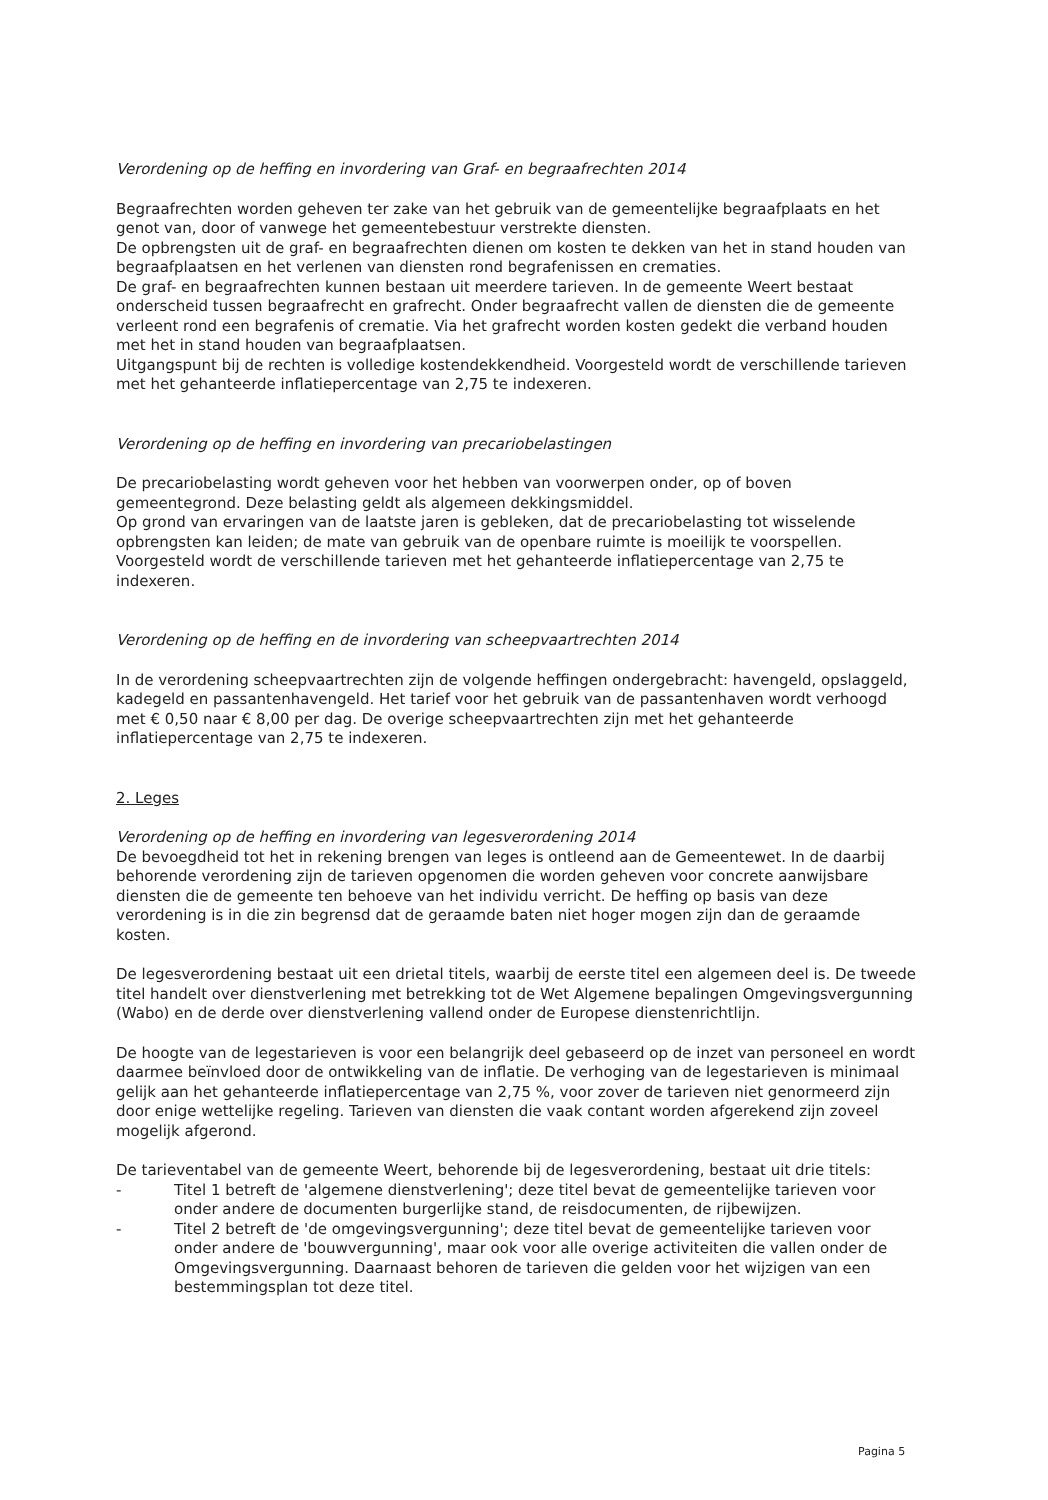Verordening op de heffing en invordering van Graf- en begraafrechten 2014
Begraafrechten worden geheven ter zake van het gebruik van de gemeentelijke begraafplaats en het genot van, door of vanwege het gemeentebestuur verstrekte diensten.
De opbrengsten uit de graf- en begraafrechten dienen om kosten te dekken van het in stand houden van begraafplaatsen en het verlenen van diensten rond begrafenissen en crematies.
De graf- en begraafrechten kunnen bestaan uit meerdere tarieven. In de gemeente Weert bestaat onderscheid tussen begraafrecht en grafrecht. Onder begraafrecht vallen de diensten die de gemeente verleent rond een begrafenis of crematie. Via het grafrecht worden kosten gedekt die verband houden met het in stand houden van begraafplaatsen.
Uitgangspunt bij de rechten is volledige kostendekkendheid. Voorgesteld wordt de verschillende tarieven met het gehanteerde inflatiepercentage van 2,75 te indexeren.
Verordening op de heffing en invordering van precariobelastingen
De precariobelasting wordt geheven voor het hebben van voorwerpen onder, op of boven gemeentegrond. Deze belasting geldt als algemeen dekkingsmiddel.
Op grond van ervaringen van de laatste jaren is gebleken, dat de precariobelasting tot wisselende opbrengsten kan leiden; de mate van gebruik van de openbare ruimte is moeilijk te voorspellen. Voorgesteld wordt de verschillende tarieven met het gehanteerde inflatiepercentage van 2,75 te indexeren.
Verordening op de heffing en de invordering van scheepvaartrechten 2014
In de verordening scheepvaartrechten zijn de volgende heffingen ondergebracht: havengeld, opslaggeld, kadegeld en passantenhavengeld. Het tarief voor het gebruik van de passantenhaven wordt verhoogd met € 0,50 naar € 8,00 per dag. De overige scheepvaartrechten zijn met het gehanteerde inflatiepercentage van 2,75 te indexeren.
2. Leges
Verordening op de heffing en invordering van legesverordening 2014
De bevoegdheid tot het in rekening brengen van leges is ontleend aan de Gemeentewet. In de daarbij behorende verordening zijn de tarieven opgenomen die worden geheven voor concrete aanwijsbare diensten die de gemeente ten behoeve van het individu verricht. De heffing op basis van deze verordening is in die zin begrensd dat de geraamde baten niet hoger mogen zijn dan de geraamde kosten.
De legesverordening bestaat uit een drietal titels, waarbij de eerste titel een algemeen deel is. De tweede titel handelt over dienstverlening met betrekking tot de Wet Algemene bepalingen Omgevingsvergunning (Wabo) en de derde over dienstverlening vallend onder de Europese dienstenrichtlijn.
De hoogte van de legestarieven is voor een belangrijk deel gebaseerd op de inzet van personeel en wordt daarmee beïnvloed door de ontwikkeling van de inflatie. De verhoging van de legestarieven is minimaal gelijk aan het gehanteerde inflatiepercentage van 2,75 %, voor zover de tarieven niet genormeerd zijn door enige wettelijke regeling. Tarieven van diensten die vaak contant worden afgerekend zijn zoveel mogelijk afgerond.
De tarieventabel van de gemeente Weert, behorende bij de legesverordening, bestaat uit drie titels:
- Titel 1 betreft de 'algemene dienstverlening'; deze titel bevat de gemeentelijke tarieven voor onder andere de documenten burgerlijke stand, de reisdocumenten, de rijbewijzen.
- Titel 2 betreft de 'de omgevingsvergunning'; deze titel bevat de gemeentelijke tarieven voor onder andere de 'bouwvergunning', maar ook voor alle overige activiteiten die vallen onder de Omgevingsvergunning. Daarnaast behoren de tarieven die gelden voor het wijzigen van een bestemmingsplan tot deze titel.
Pagina 5